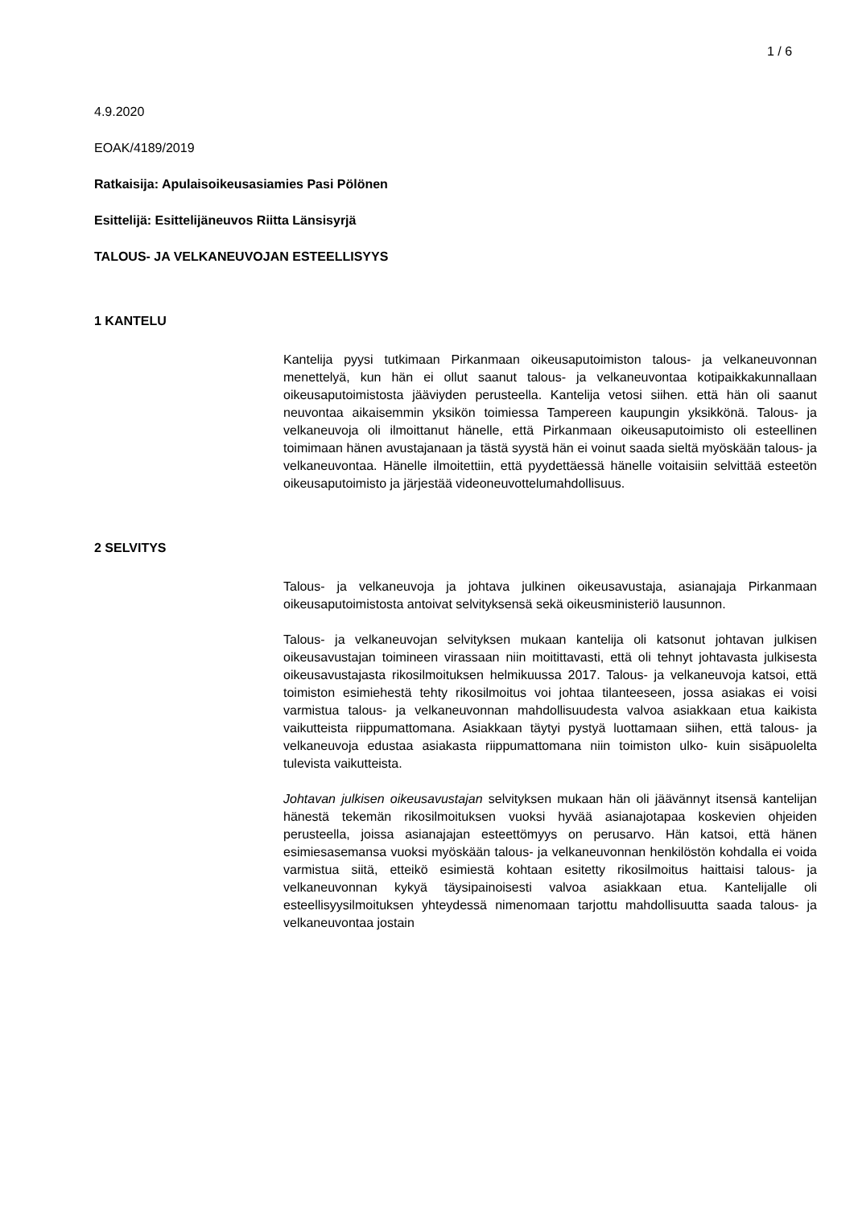1 / 6
4.9.2020
EOAK/4189/2019
Ratkaisija: Apulaisoikeusasiamies Pasi Pölönen
Esittelijä: Esittelijäneuvos Riitta Länsisyrjä
TALOUS- JA VELKANEUVOJAN ESTEELLISYYS
1 KANTELU
Kantelija pyysi tutkimaan Pirkanmaan oikeusaputoimiston talous- ja velkaneuvonnan menettelyä, kun hän ei ollut saanut talous- ja velkaneuvontaa kotipaikkakunnallaan oikeusaputoimistosta jääviyden perusteella. Kantelija vetosi siihen. että hän oli saanut neuvontaa aikaisemmin yksikön toimiessa Tampereen kaupungin yksikkönä. Talous- ja velkaneuvoja oli ilmoittanut hänelle, että Pirkanmaan oikeusaputoimisto oli esteellinen toimimaan hänen avustajanaan ja tästä syystä hän ei voinut saada sieltä myöskään talous- ja velkaneuvontaa. Hänelle ilmoitettiin, että pyydettäessä hänelle voitaisiin selvittää esteetön oikeusaputoimisto ja järjestää videoneuvottelumahdollisuus.
2 SELVITYS
Talous- ja velkaneuvoja ja johtava julkinen oikeusavustaja, asianajaja Pirkanmaan oikeusaputoimistosta antoivat selvityksensä sekä oikeusministeriö lausunnon.
Talous- ja velkaneuvojan selvityksen mukaan kantelija oli katsonut johtavan julkisen oikeusavustajan toimineen virassaan niin moitittavasti, että oli tehnyt johtavasta julkisesta oikeusavustajasta rikosilmoituksen helmikuussa 2017. Talous- ja velkaneuvoja katsoi, että toimiston esimiehestä tehty rikosilmoitus voi johtaa tilanteeseen, jossa asiakas ei voisi varmistua talous- ja velkaneuvonnan mahdollisuudesta valvoa asiakkaan etua kaikista vaikutteista riippumattomana. Asiakkaan täytyi pystyä luottamaan siihen, että talous- ja velkaneuvoja edustaa asiakasta riippumattomana niin toimiston ulko- kuin sisäpuolelta tulevista vaikutteista.
Johtavan julkisen oikeusavustajan selvityksen mukaan hän oli jäävännyt itsensä kantelijan hänestä tekemän rikosilmoituksen vuoksi hyvää asianajotapaa koskevien ohjeiden perusteella, joissa asianajajan esteettömyys on perusarvo. Hän katsoi, että hänen esimiesasemansa vuoksi myöskään talous- ja velkaneuvonnan henkilöstön kohdalla ei voida varmistua siitä, etteikö esimiestä kohtaan esitetty rikosilmoitus haittaisi talous- ja velkaneuvonnan kykyä täysipainoisesti valvoa asiakkaan etua. Kantelijalle oli esteellisyysilmoituksen yhteydessä nimenomaan tarjottu mahdollisuutta saada talous- ja velkaneuvontaa jostain